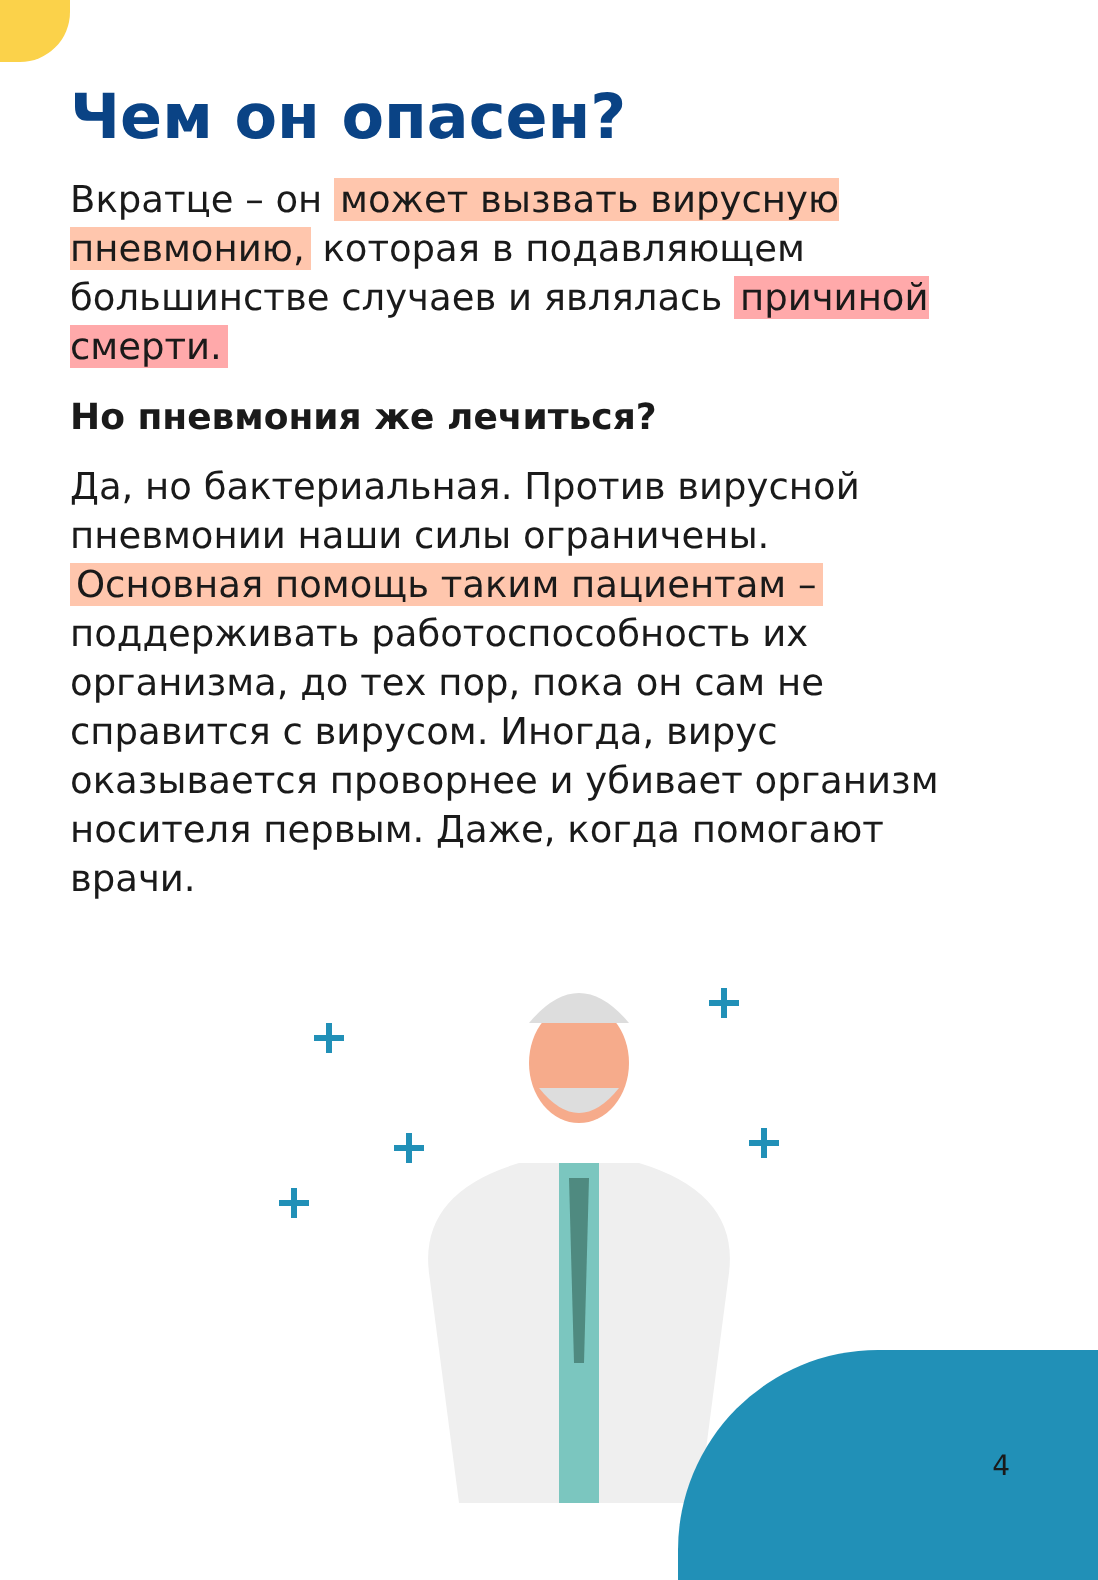Чем он опасен?
Вкратце – он может вызвать вирусную пневмонию, которая в подавляющем большинстве случаев и являлась причиной смерти.
Но пневмония же лечиться?
Да, но бактериальная. Против вирусной пневмонии наши силы ограничены. Основная помощь таким пациентам – поддерживать работоспособность их организма, до тех пор, пока он сам не справится с вирусом. Иногда, вирус оказывается проворнее и убивает организм носителя первым. Даже, когда помогают врачи.
4